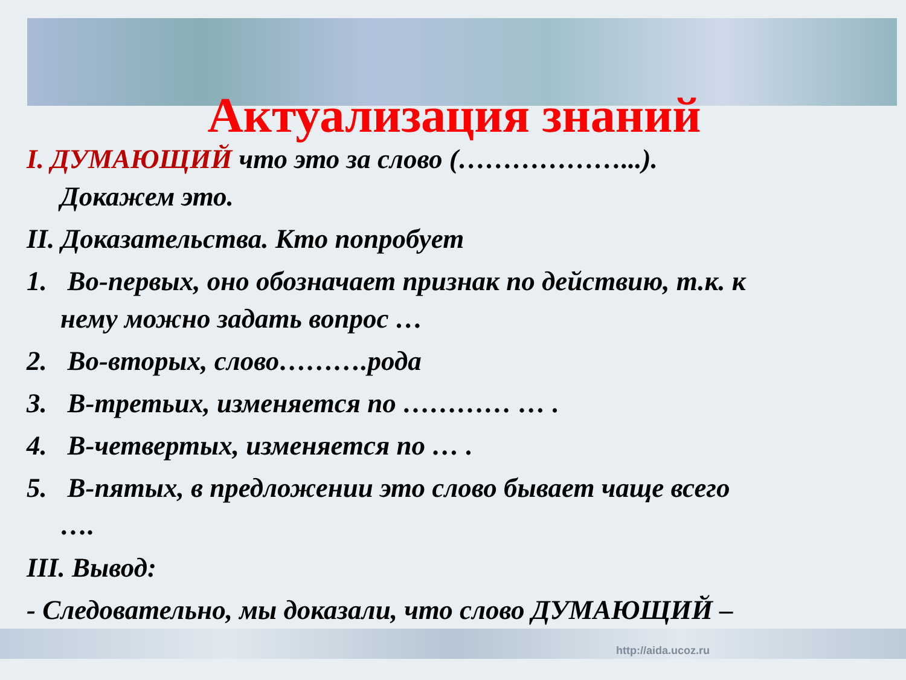Актуализация знаний
I. ДУМАЮЩИЙ что это за слово (………………...).
Докажем это.
II. Доказательства. Кто попробует
1. Во-первых, оно обозначает признак по действию, т.к. к
нему можно задать вопрос …
2. Во-вторых, слово……….рода
3. В-третьих, изменяется по ………… … .
4. В-четвертых, изменяется по … .
5. В-пятых, в предложении это слово бывает чаще всего
….
III. Вывод:
- Следовательно, мы доказали, что слово ДУМАЮЩИЙ –
http://aida.ucoz.ru